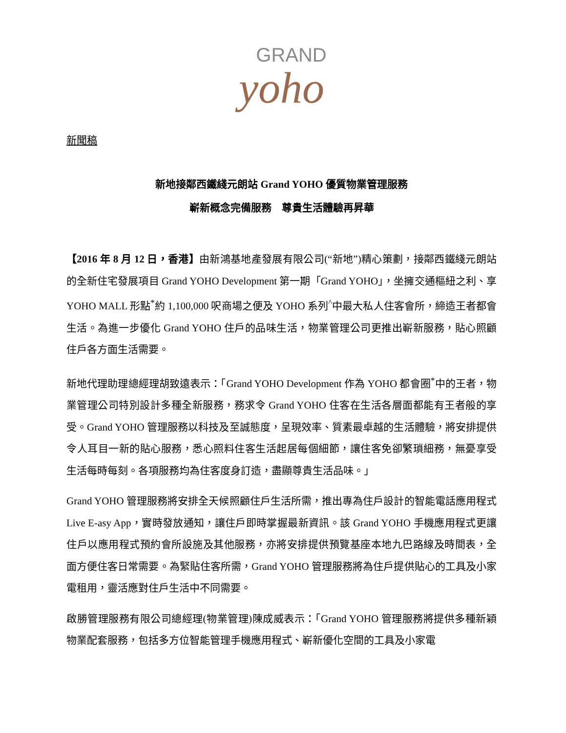GRAND
yoho
新聞稿
新地接鄰西鐵綫元朗站 Grand YOHO 優質物業管理服務
嶄新概念完備服務　尊貴生活體驗再昇華
【2016 年 8 月 12 日，香港】由新鴻基地產發展有限公司(“新地”)精心策劃，接鄰西鐵綫元朗站的全新住宅發展項目 Grand YOHO Development 第一期「Grand YOHO」，坐擁交通樞紐之利、享 YOHO MALL 形點<sup>*</sup>約 1,100,000 呎商場之便及 YOHO 系列<sup>^</sup>中最大私人住客會所，締造王者都會生活。為進一步優化 Grand YOHO 住戶的品味生活，物業管理公司更推出嶄新服務，貼心照顧住戶各方面生活需要。
新地代理助理總經理胡致遠表示：「Grand YOHO Development 作為 YOHO 都會圈<sup>*</sup>中的王者，物業管理公司特別設計多種全新服務，務求令 Grand YOHO 住客在生活各層面都能有王者般的享受。Grand YOHO 管理服務以科技及至誠態度，呈現效率、質素最卓越的生活體驗，將安排提供令人耳目一新的貼心服務，悉心照料住客生活起居每個細節，讓住客免卻繁瑣細務，無憂享受生活每時每刻。各項服務均為住客度身訂造，盡顯尊貴生活品味。」
Grand YOHO 管理服務將安排全天候照顧住戶生活所需，推出專為住戶設計的智能電話應用程式 Live E-asy App，實時發放通知，讓住戶即時掌握最新資訊。該 Grand YOHO 手機應用程式更讓住戶以應用程式預約會所設施及其他服務，亦將安排提供預覽基座本地九巴路線及時間表，全面方便住客日常需要。為緊貼住客所需，Grand YOHO 管理服務將為住戶提供貼心的工具及小家電租用，靈活應對住戶生活中不同需要。
啟勝管理服務有限公司總經理(物業管理)陳成威表示：「Grand YOHO 管理服務將提供多種新穎物業配套服務，包括多方位智能管理手機應用程式、嶄新優化空間的工具及小家電